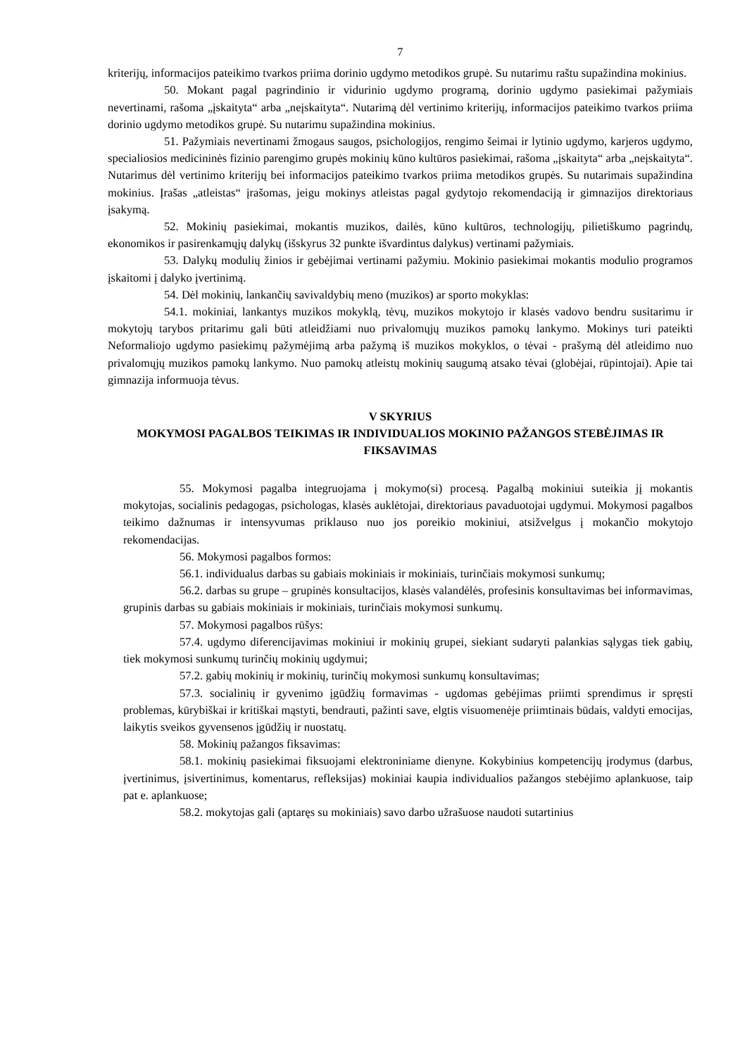7
kriterijų, informacijos pateikimo tvarkos priima dorinio ugdymo metodikos grupė. Su nutarimu raštu supažindina mokinius.
50. Mokant pagal pagrindinio ir vidurinio ugdymo programą, dorinio ugdymo pasiekimai pažymiais nevertinami, rašoma „įskaityta“ arba „neįskaityta“. Nutarimą dėl vertinimo kriterijų, informacijos pateikimo tvarkos priima dorinio ugdymo metodikos grupė. Su nutarimu supažindina mokinius.
51. Pažymiais nevertinami žmogaus saugos, psichologijos, rengimo šeimai ir lytinio ugdymo, karjeros ugdymo, specialiosios medicininės fizinio parengimo grupės mokinių kūno kultūros pasiekimai, rašoma „įskaityta“ arba „neįskaityta“. Nutarimus dėl vertinimo kriterijų bei informacijos pateikimo tvarkos priima metodikos grupės. Su nutarimais supažindina mokinius. Įrašas „atleistas“ įrašomas, jeigu mokinys atleistas pagal gydytojo rekomendaciją ir gimnazijos direktoriaus įsakymą.
52. Mokinių pasiekimai, mokantis muzikos, dailės, kūno kultūros, technologijų, pilietiškumo pagrindų, ekonomikos ir pasirenkamųjų dalykų (išskyrus 32 punkte išvardintus dalykus) vertinami pažymiais.
53. Dalykų modulių žinios ir gebėjimai vertinami pažymiu. Mokinio pasiekimai mokantis modulio programos įskaitomi į dalyko įvertinimą.
54. Dėl mokinių, lankančių savivaldybių meno (muzikos) ar sporto mokyklas:
54.1. mokiniai, lankantys muzikos mokyklą, tėvų, muzikos mokytojo ir klasės vadovo bendru susitarimu ir mokytojų tarybos pritarimu gali būti atleidžiami nuo privalomųjų muzikos pamokų lankymo. Mokinys turi pateikti Neformaliojo ugdymo pasiekimų pažymėjimą arba pažymą iš muzikos mokyklos, o tėvai - prašymą dėl atleidimo nuo privalomųjų muzikos pamokų lankymo. Nuo pamokų atleistų mokinių saugumą atsako tėvai (globėjai, rūpintojai). Apie tai gimnazija informuoja tėvus.
V SKYRIUS
MOKYMOSI PAGALBOS TEIKIMAS IR INDIVIDUALIOS MOKINIO PAŽANGOS STEBĖJIMAS IR FIKSAVIMAS
55. Mokymosi pagalba integruojama į mokymo(si) procesą. Pagalbą mokiniui suteikia jį mokantis mokytojas, socialinis pedagogas, psichologas, klasės auklėtojai, direktoriaus pavaduotojai ugdymui. Mokymosi pagalbos teikimo dažnumas ir intensyvumas priklauso nuo jos poreikio mokiniui, atsižvelgus į mokančio mokytojo rekomendacijas.
56. Mokymosi pagalbos formos:
56.1. individualus darbas su gabiais mokiniais ir mokiniais, turinčiais mokymosi sunkumų;
56.2. darbas su grupe – grupinės konsultacijos, klasės valandėlės, profesinis konsultavimas bei informavimas, grupinis darbas su gabiais mokiniais ir mokiniais, turinčiais mokymosi sunkumų.
57. Mokymosi pagalbos rūšys:
57.4. ugdymo diferencijavimas mokiniui ir mokinių grupei, siekiant sudaryti palankias sąlygas tiek gabių, tiek mokymosi sunkumų turinčių mokinių ugdymui;
57.2. gabių mokinių ir mokinių, turinčių mokymosi sunkumų konsultavimas;
57.3. socialinių ir gyvenimo įgūdžių formavimas - ugdomas gebėjimas priimti sprendimus ir spręsti problemas, kūrybiškai ir kritiškai mąstyti, bendrauti, pažinti save, elgtis visuomenėje priimtinais būdais, valdyti emocijas, laikytis sveikos gyvensenos įgūdžių ir nuostatų.
58. Mokinių pažangos fiksavimas:
58.1. mokinių pasiekimai fiksuojami elektroniniame dienyne. Kokybinius kompetencijų įrodymus (darbus, įvertinimus, įsivertinimus, komentarus, refleksijas) mokiniai kaupia individualios pažangos stebėjimo aplankuose, taip pat e. aplankuose;
58.2. mokytojas gali (aptaręs su mokiniais) savo darbo užrašuose naudoti sutartinius